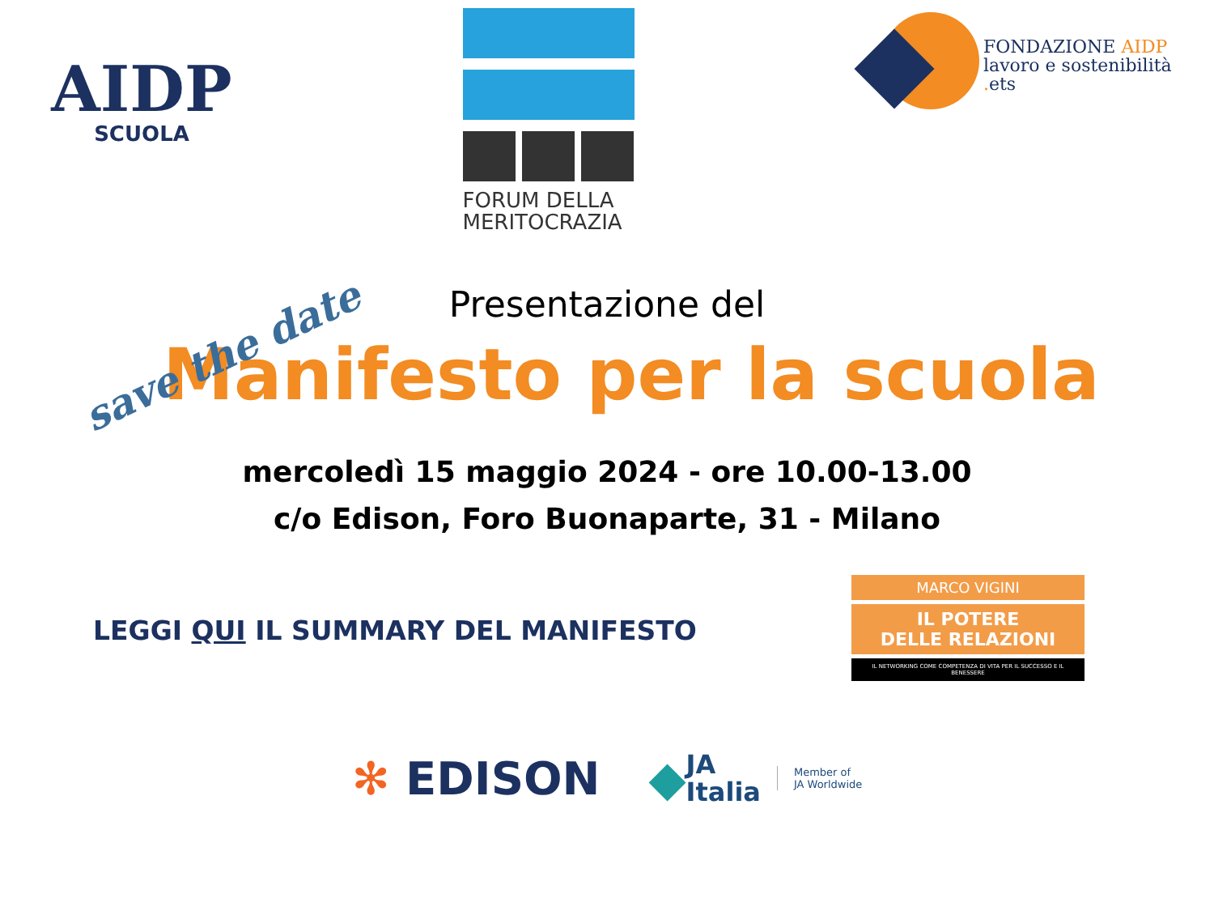AIDP
SCUOLA
FORUM DELLA
MERITOCRAZIA
FONDAZIONE AIDP
lavoro e sostenibilità
. ets
save the date
Presentazione del
Manifesto per la scuola
mercoledì 15 maggio 2024 - ore 10.00-13.00
c/o Edison, Foro Buonaparte, 31 - Milano
LEGGI QUI IL SUMMARY DEL MANIFESTO
MARCO VIGINI
IL POTERE
DELLE RELAZIONI
IL NETWORKING COME COMPETENZA DI VITA PER IL SUCCESSO E IL BENESSERE
✻ EDISON
◆
JA
Italia
Member of
JA Worldwide